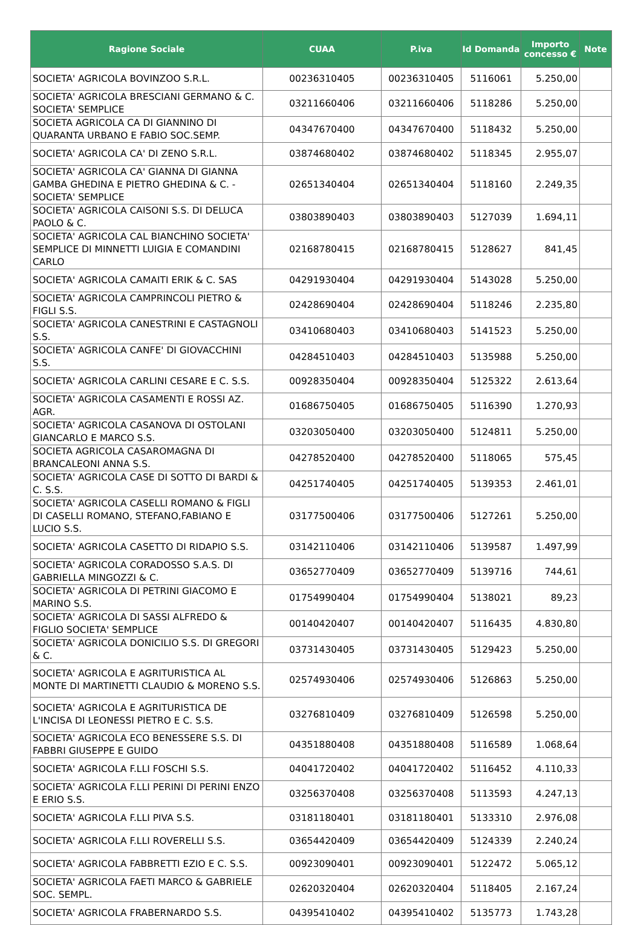| Ragione Sociale | CUAA | P.iva | Id Domanda | Importo concesso € | Note |
| --- | --- | --- | --- | --- | --- |
| SOCIETA' AGRICOLA BOVINZOO S.R.L. | 00236310405 | 00236310405 | 5116061 | 5.250,00 | |
| SOCIETA' AGRICOLA BRESCIANI GERMANO & C. SOCIETA' SEMPLICE | 03211660406 | 03211660406 | 5118286 | 5.250,00 | |
| SOCIETA AGRICOLA CA DI GIANNINO DI QUARANTA URBANO E FABIO SOC.SEMP. | 04347670400 | 04347670400 | 5118432 | 5.250,00 | |
| SOCIETA' AGRICOLA CA' DI ZENO S.R.L. | 03874680402 | 03874680402 | 5118345 | 2.955,07 | |
| SOCIETA' AGRICOLA CA' GIANNA DI GIANNA GAMBA GHEDINA E PIETRO GHEDINA & C. - SOCIETA' SEMPLICE | 02651340404 | 02651340404 | 5118160 | 2.249,35 | |
| SOCIETA' AGRICOLA CAISONI S.S. DI DELUCA PAOLO & C. | 03803890403 | 03803890403 | 5127039 | 1.694,11 | |
| SOCIETA' AGRICOLA CAL BIANCHINO SOCIETA' SEMPLICE DI MINNETTI LUIGIA E COMANDINI CARLO | 02168780415 | 02168780415 | 5128627 | 841,45 | |
| SOCIETA' AGRICOLA CAMAITI ERIK & C. SAS | 04291930404 | 04291930404 | 5143028 | 5.250,00 | |
| SOCIETA' AGRICOLA CAMPRINCOLI PIETRO & FIGLI S.S. | 02428690404 | 02428690404 | 5118246 | 2.235,80 | |
| SOCIETA' AGRICOLA CANESTRINI E CASTAGNOLI S.S. | 03410680403 | 03410680403 | 5141523 | 5.250,00 | |
| SOCIETA' AGRICOLA CANFE' DI GIOVACCHINI S.S. | 04284510403 | 04284510403 | 5135988 | 5.250,00 | |
| SOCIETA' AGRICOLA CARLINI CESARE E C. S.S. | 00928350404 | 00928350404 | 5125322 | 2.613,64 | |
| SOCIETA' AGRICOLA CASAMENTI E ROSSI AZ. AGR. | 01686750405 | 01686750405 | 5116390 | 1.270,93 | |
| SOCIETA' AGRICOLA CASANOVA DI OSTOLANI GIANCARLO E MARCO S.S. | 03203050400 | 03203050400 | 5124811 | 5.250,00 | |
| SOCIETA AGRICOLA CASAROMAGNA DI BRANCALEONI ANNA S.S. | 04278520400 | 04278520400 | 5118065 | 575,45 | |
| SOCIETA' AGRICOLA CASE DI SOTTO DI BARDI & C. S.S. | 04251740405 | 04251740405 | 5139353 | 2.461,01 | |
| SOCIETA' AGRICOLA CASELLI ROMANO & FIGLI DI CASELLI ROMANO, STEFANO,FABIANO E LUCIO S.S. | 03177500406 | 03177500406 | 5127261 | 5.250,00 | |
| SOCIETA' AGRICOLA CASETTO DI RIDAPIO S.S. | 03142110406 | 03142110406 | 5139587 | 1.497,99 | |
| SOCIETA' AGRICOLA CORADOSSO S.A.S. DI GABRIELLA MINGOZZI & C. | 03652770409 | 03652770409 | 5139716 | 744,61 | |
| SOCIETA' AGRICOLA DI PETRINI GIACOMO E MARINO S.S. | 01754990404 | 01754990404 | 5138021 | 89,23 | |
| SOCIETA' AGRICOLA DI SASSI ALFREDO & FIGLIO SOCIETA' SEMPLICE | 00140420407 | 00140420407 | 5116435 | 4.830,80 | |
| SOCIETA' AGRICOLA DONICILIO S.S. DI GREGORI & C. | 03731430405 | 03731430405 | 5129423 | 5.250,00 | |
| SOCIETA' AGRICOLA E AGRITURISTICA AL MONTE DI MARTINETTI CLAUDIO & MORENO S.S. | 02574930406 | 02574930406 | 5126863 | 5.250,00 | |
| SOCIETA' AGRICOLA E AGRITURISTICA DE L'INCISA DI LEONESSI PIETRO E C. S.S. | 03276810409 | 03276810409 | 5126598 | 5.250,00 | |
| SOCIETA' AGRICOLA ECO BENESSERE S.S. DI FABBRI GIUSEPPE E GUIDO | 04351880408 | 04351880408 | 5116589 | 1.068,64 | |
| SOCIETA' AGRICOLA F.LLI FOSCHI S.S. | 04041720402 | 04041720402 | 5116452 | 4.110,33 | |
| SOCIETA' AGRICOLA F.LLI PERINI DI PERINI ENZO E ERIO S.S. | 03256370408 | 03256370408 | 5113593 | 4.247,13 | |
| SOCIETA' AGRICOLA F.LLI PIVA S.S. | 03181180401 | 03181180401 | 5133310 | 2.976,08 | |
| SOCIETA' AGRICOLA F.LLI ROVERELLI S.S. | 03654420409 | 03654420409 | 5124339 | 2.240,24 | |
| SOCIETA' AGRICOLA FABBRETTI EZIO E C. S.S. | 00923090401 | 00923090401 | 5122472 | 5.065,12 | |
| SOCIETA' AGRICOLA FAETI MARCO & GABRIELE SOC. SEMPL. | 02620320404 | 02620320404 | 5118405 | 2.167,24 | |
| SOCIETA' AGRICOLA FRABERNARDO S.S. | 04395410402 | 04395410402 | 5135773 | 1.743,28 | |